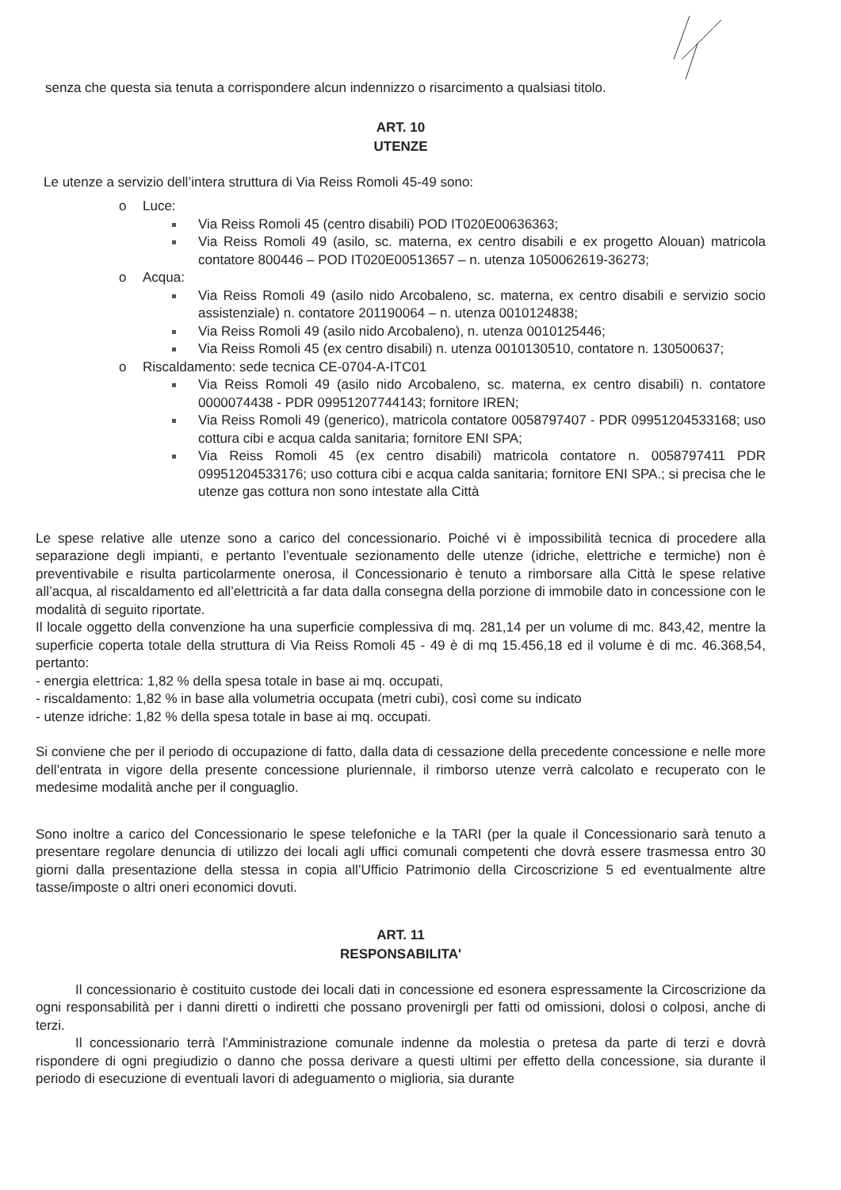senza che questa sia tenuta a corrispondere alcun indennizzo o risarcimento a qualsiasi titolo.
ART. 10
UTENZE
Le utenze a servizio dell’intera struttura di Via Reiss Romoli 45-49 sono:
o Luce:
Via Reiss Romoli 45 (centro disabili) POD IT020E00636363;
Via Reiss Romoli 49 (asilo, sc. materna, ex centro disabili e ex progetto Alouan) matricola contatore 800446 – POD IT020E00513657 – n. utenza 1050062619-36273;
o Acqua:
Via Reiss Romoli 49 (asilo nido Arcobaleno, sc. materna, ex centro disabili e servizio socio assistenziale) n. contatore 201190064 – n. utenza 0010124838;
Via Reiss Romoli 49 (asilo nido Arcobaleno), n. utenza 0010125446;
Via Reiss Romoli 45 (ex centro disabili) n. utenza 0010130510, contatore n. 130500637;
o Riscaldamento: sede tecnica CE-0704-A-ITC01
Via Reiss Romoli 49 (asilo nido Arcobaleno, sc. materna, ex centro disabili) n. contatore 0000074438 - PDR 09951207744143; fornitore IREN;
Via Reiss Romoli 49 (generico), matricola contatore 0058797407 - PDR 09951204533168; uso cottura cibi e acqua calda sanitaria; fornitore ENI SPA;
Via Reiss Romoli 45 (ex centro disabili) matricola contatore n. 0058797411 PDR 09951204533176; uso cottura cibi e acqua calda sanitaria; fornitore ENI SPA.; si precisa che le utenze gas cottura non sono intestate alla Città
Le spese relative alle utenze sono a carico del concessionario. Poiché vi è impossibilità tecnica di procedere alla separazione degli impianti, e pertanto l’eventuale sezionamento delle utenze (idriche, elettriche e termiche) non è preventivabile e risulta particolarmente onerosa, il Concessionario è tenuto a rimborsare alla Città le spese relative all’acqua, al riscaldamento ed all’elettricità a far data dalla consegna della porzione di immobile dato in concessione con le modalità di seguito riportate.
Il locale oggetto della convenzione ha una superficie complessiva di mq. 281,14 per un volume di mc. 843,42, mentre la superficie coperta totale della struttura di Via Reiss Romoli 45 - 49 è di mq 15.456,18 ed il volume è di mc. 46.368,54, pertanto:
- energia elettrica: 1,82 % della spesa totale in base ai mq. occupati,
- riscaldamento: 1,82 % in base alla volumetria occupata (metri cubi), così come su indicato
- utenze idriche: 1,82 % della spesa totale in base ai mq. occupati.
Si conviene che per il periodo di occupazione di fatto, dalla data di cessazione della precedente concessione e nelle more dell’entrata in vigore della presente concessione pluriennale, il rimborso utenze verrà calcolato e recuperato con le medesime modalità anche per il conguaglio.
Sono inoltre a carico del Concessionario le spese telefoniche e la TARI (per la quale il Concessionario sarà tenuto a presentare regolare denuncia di utilizzo dei locali agli uffici comunali competenti che dovrà essere trasmessa entro 30 giorni dalla presentazione della stessa in copia all’Ufficio Patrimonio della Circoscrizione 5 ed eventualmente altre tasse/imposte o altri oneri economici dovuti.
ART. 11
RESPONSABILITA'
Il concessionario è costituito custode dei locali dati in concessione ed esonera espressamente la Circoscrizione da ogni responsabilità per i danni diretti o indiretti che possano provenirgli per fatti od omissioni, dolosi o colposi, anche di terzi.
Il concessionario terrà l'Amministrazione comunale indenne da molestia o pretesa da parte di terzi e dovrà rispondere di ogni pregiudizio o danno che possa derivare a questi ultimi per effetto della concessione, sia durante il periodo di esecuzione di eventuali lavori di adeguamento o miglioria, sia durante